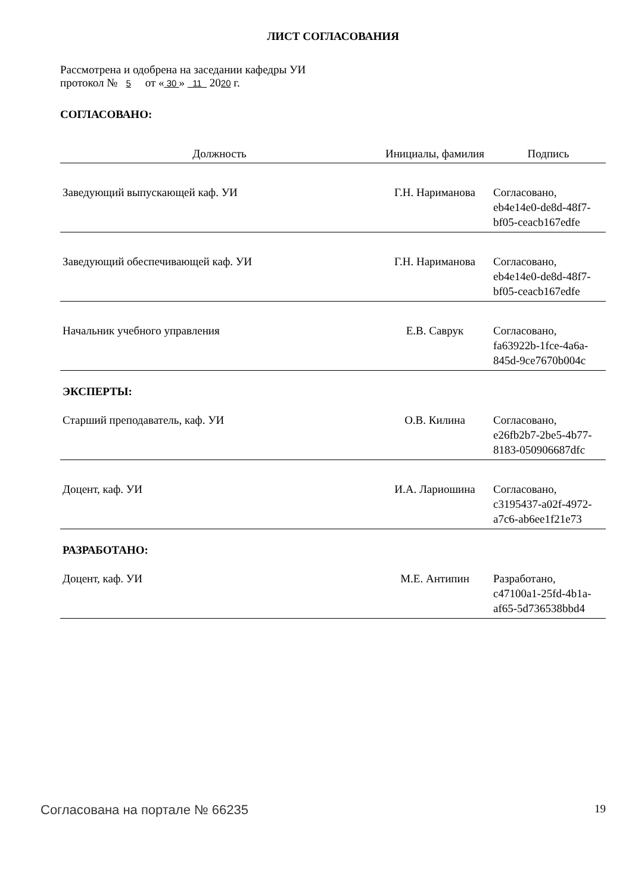ЛИСТ СОГЛАСОВАНИЯ
Рассмотрена и одобрена на заседании кафедры УИ
протокол № 5 от « 30 » 11 2020 г.
СОГЛАСОВАНО:
| Должность | Инициалы, фамилия | Подпись |
| --- | --- | --- |
| Заведующий выпускающей каф. УИ | Г.Н. Нариманова | Согласовано, eb4e14e0-de8d-48f7-bf05-ceacb167edfe |
| Заведующий обеспечивающей каф. УИ | Г.Н. Нариманова | Согласовано, eb4e14e0-de8d-48f7-bf05-ceacb167edfe |
| Начальник учебного управления | Е.В. Саврук | Согласовано, fa63922b-1fce-4a6a-845d-9ce7670b004c |
ЭКСПЕРТЫ:
| Старший преподаватель, каф. УИ | О.В. Килина | Согласовано, e26fb2b7-2be5-4b77-8183-050906687dfc |
| Доцент, каф. УИ | И.А. Лариошина | Согласовано, c3195437-a02f-4972-a7c6-ab6ee1f21e73 |
РАЗРАБОТАНО:
| Доцент, каф. УИ | М.Е. Антипин | Разработано, c47100a1-25fd-4b1a-af65-5d736538bbd4 |
Согласована на портале № 66235 19